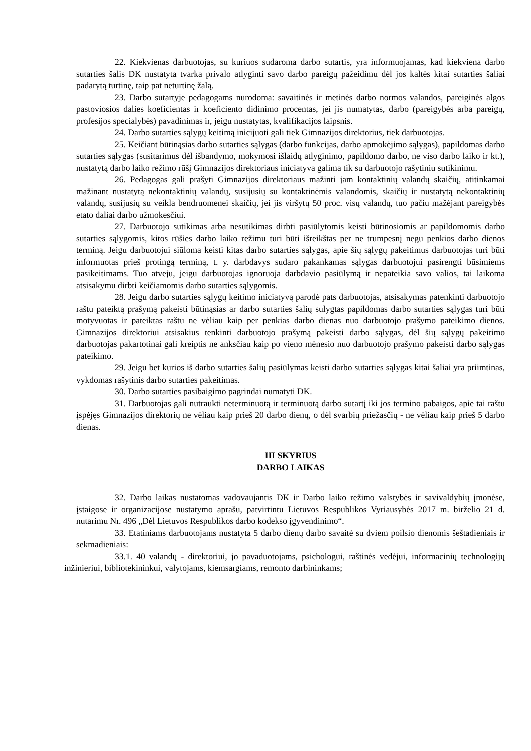22. Kiekvienas darbuotojas, su kuriuos sudaroma darbo sutartis, yra informuojamas, kad kiekviena darbo sutarties šalis DK nustatyta tvarka privalo atlyginti savo darbo pareigų pažeidimu dėl jos kaltės kitai sutarties šaliai padarytą turtinę, taip pat neturtinę žalą.
23. Darbo sutartyje pedagogams nurodoma: savaitinės ir metinės darbo normos valandos, pareiginės algos pastoviosios dalies koeficientas ir koeficiento didinimo procentas, jei jis numatytas, darbo (pareigybės arba pareigų, profesijos specialybės) pavadinimas ir, jeigu nustatytas, kvalifikacijos laipsnis.
24. Darbo sutarties sąlygų keitimą inicijuoti gali tiek Gimnazijos direktorius, tiek darbuotojas.
25. Keičiant būtinąsias darbo sutarties sąlygas (darbo funkcijas, darbo apmokėjimo sąlygas), papildomas darbo sutarties sąlygas (susitarimus dėl išbandymo, mokymosi išlaidų atlyginimo, papildomo darbo, ne viso darbo laiko ir kt.), nustatytą darbo laiko režimo rūšį Gimnazijos direktoriaus iniciatyva galima tik su darbuotojo rašytiniu sutikinimu.
26. Pedagogas gali prašyti Gimnazijos direktoriaus mažinti jam kontaktinių valandų skaičių, atitinkamai mažinant nustatytą nekontaktinių valandų, susijusių su kontaktinėmis valandomis, skaičių ir nustatytą nekontaktinių valandų, susijusių su veikla bendruomenei skaičių, jei jis viršytų 50 proc. visų valandų, tuo pačiu mažėjant pareigybės etato daliai darbo užmokesčiui.
27. Darbuotojo sutikimas arba nesutikimas dirbti pasiūlytomis keisti būtinosiomis ar papildomomis darbo sutarties sąlygomis, kitos rūšies darbo laiko režimu turi būti išreikštas per ne trumpesnį negu penkios darbo dienos terminą. Jeigu darbuotojui siūloma keisti kitas darbo sutarties sąlygas, apie šių sąlygų pakeitimus darbuotojas turi būti informuotas prieš protingą terminą, t. y. darbdavys sudaro pakankamas sąlygas darbuotojui pasirengti būsimiems pasikeitimams. Tuo atveju, jeigu darbuotojas ignoruoja darbdavio pasiūlymą ir nepateikia savo valios, tai laikoma atsisakymu dirbti keičiamomis darbo sutarties sąlygomis.
28. Jeigu darbo sutarties sąlygų keitimo iniciatyvą parodė pats darbuotojas, atsisakymas patenkinti darbuotojo raštu pateiktą prašymą pakeisti būtinąsias ar darbo sutarties šalių sulygtas papildomas darbo sutarties sąlygas turi būti motyvuotas ir pateiktas raštu ne vėliau kaip per penkias darbo dienas nuo darbuotojo prašymo pateikimo dienos. Gimnazijos direktoriui atsisakius tenkinti darbuotojo prašymą pakeisti darbo sąlygas, dėl šių sąlygų pakeitimo darbuotojas pakartotinai gali kreiptis ne anksčiau kaip po vieno mėnesio nuo darbuotojo prašymo pakeisti darbo sąlygas pateikimo.
29. Jeigu bet kurios iš darbo sutarties šalių pasiūlymas keisti darbo sutarties sąlygas kitai šaliai yra priimtinas, vykdomas rašytinis darbo sutarties pakeitimas.
30. Darbo sutarties pasibaigimo pagrindai numatyti DK.
31. Darbuotojas gali nutraukti neterminuotą ir terminuotą darbo sutartį iki jos termino pabaigos, apie tai raštu įspėjęs Gimnazijos direktorių ne vėliau kaip prieš 20 darbo dienų, o dėl svarbių priežasčių - ne vėliau kaip prieš 5 darbo dienas.
III SKYRIUS
DARBO LAIKAS
32. Darbo laikas nustatomas vadovaujantis DK ir Darbo laiko režimo valstybės ir savivaldybių įmonėse, įstaigose ir organizacijose nustatymo aprašu, patvirtintu Lietuvos Respublikos Vyriausybės 2017 m. birželio 21 d. nutarimu Nr. 496 „Dėl Lietuvos Respublikos darbo kodekso įgyvendinimo“.
33. Etatiniams darbuotojams nustatyta 5 darbo dienų darbo savaitė su dviem poilsio dienomis šeštadieniais ir sekmadieniais:
33.1. 40 valandų - direktoriui, jo pavaduotojams, psichologui, raštinės vedėjui, informacinių technologijų inžinieriui, bibliotekininkui, valytojams, kiemsargiams, remonto darbininkams;